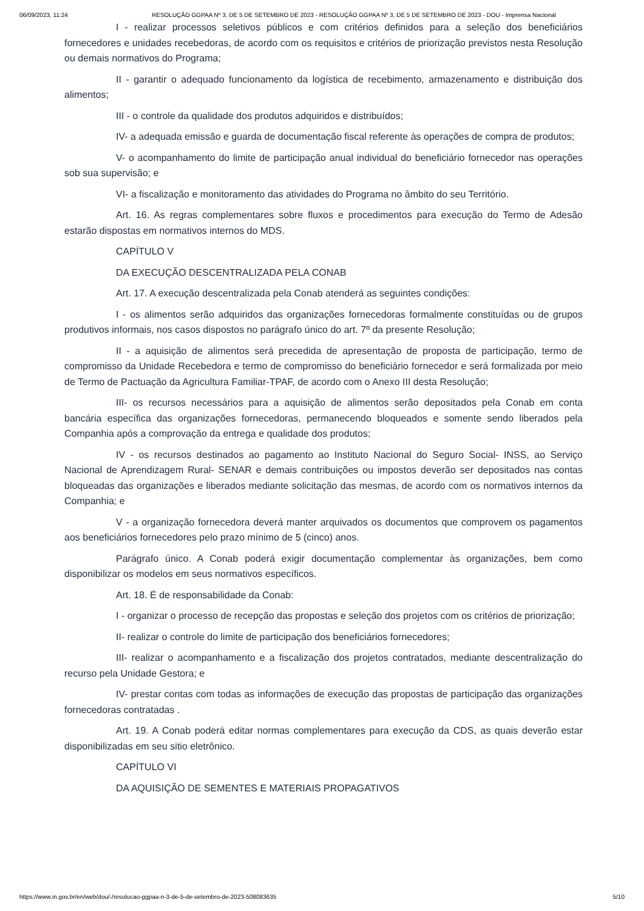06/09/2023, 11:24 RESOLUÇÃO GGPAA Nº 3, DE 5 DE SETEMBRO DE 2023 - RESOLUÇÃO GGPAA Nº 3, DE 5 DE SETEMBRO DE 2023 - DOU - Imprensa Nacional
I - realizar processos seletivos públicos e com critérios definidos para a seleção dos beneficiários fornecedores e unidades recebedoras, de acordo com os requisitos e critérios de priorização previstos nesta Resolução ou demais normativos do Programa;
II - garantir o adequado funcionamento da logística de recebimento, armazenamento e distribuição dos alimentos;
III - o controle da qualidade dos produtos adquiridos e distribuídos;
IV- a adequada emissão e guarda de documentação fiscal referente às operações de compra de produtos;
V- o acompanhamento do limite de participação anual individual do beneficiário fornecedor nas operações sob sua supervisão; e
VI- a fiscalização e monitoramento das atividades do Programa no âmbito do seu Território.
Art. 16. As regras complementares sobre fluxos e procedimentos para execução do Termo de Adesão estarão dispostas em normativos internos do MDS.
CAPÍTULO V
DA EXECUÇÃO DESCENTRALIZADA PELA CONAB
Art. 17. A execução descentralizada pela Conab atenderá as seguintes condições:
I - os alimentos serão adquiridos das organizações fornecedoras formalmente constituídas ou de grupos produtivos informais, nos casos dispostos no parágrafo único do art. 7º da presente Resolução;
II - a aquisição de alimentos será precedida de apresentação de proposta de participação, termo de compromisso da Unidade Recebedora e termo de compromisso do beneficiário fornecedor e será formalizada por meio de Termo de Pactuação da Agricultura Familiar-TPAF, de acordo com o Anexo III desta Resolução;
III- os recursos necessários para a aquisição de alimentos serão depositados pela Conab em conta bancária específica das organizações fornecedoras, permanecendo bloqueados e somente sendo liberados pela Companhia após a comprovação da entrega e qualidade dos produtos;
IV - os recursos destinados ao pagamento ao Instituto Nacional do Seguro Social- INSS, ao Serviço Nacional de Aprendizagem Rural- SENAR e demais contribuições ou impostos deverão ser depositados nas contas bloqueadas das organizações e liberados mediante solicitação das mesmas, de acordo com os normativos internos da Companhia; e
V - a organização fornecedora deverá manter arquivados os documentos que comprovem os pagamentos aos beneficiários fornecedores pelo prazo mínimo de 5 (cinco) anos.
Parágrafo único. A Conab poderá exigir documentação complementar às organizações, bem como disponibilizar os modelos em seus normativos específicos.
Art. 18. É de responsabilidade da Conab:
I - organizar o processo de recepção das propostas e seleção dos projetos com os critérios de priorização;
II- realizar o controle do limite de participação dos beneficiários fornecedores;
III- realizar o acompanhamento e a fiscalização dos projetos contratados, mediante descentralização do recurso pela Unidade Gestora; e
IV- prestar contas com todas as informações de execução das propostas de participação das organizações fornecedoras contratadas .
Art. 19. A Conab poderá editar normas complementares para execução da CDS, as quais deverão estar disponibilizadas em seu sitio eletrônico.
CAPÍTULO VI
DA AQUISIÇÃO DE SEMENTES E MATERIAIS PROPAGATIVOS
https://www.in.gov.br/en/web/dou/-/resolucao-ggpaa-n-3-de-5-de-setembro-de-2023-508083635 5/10